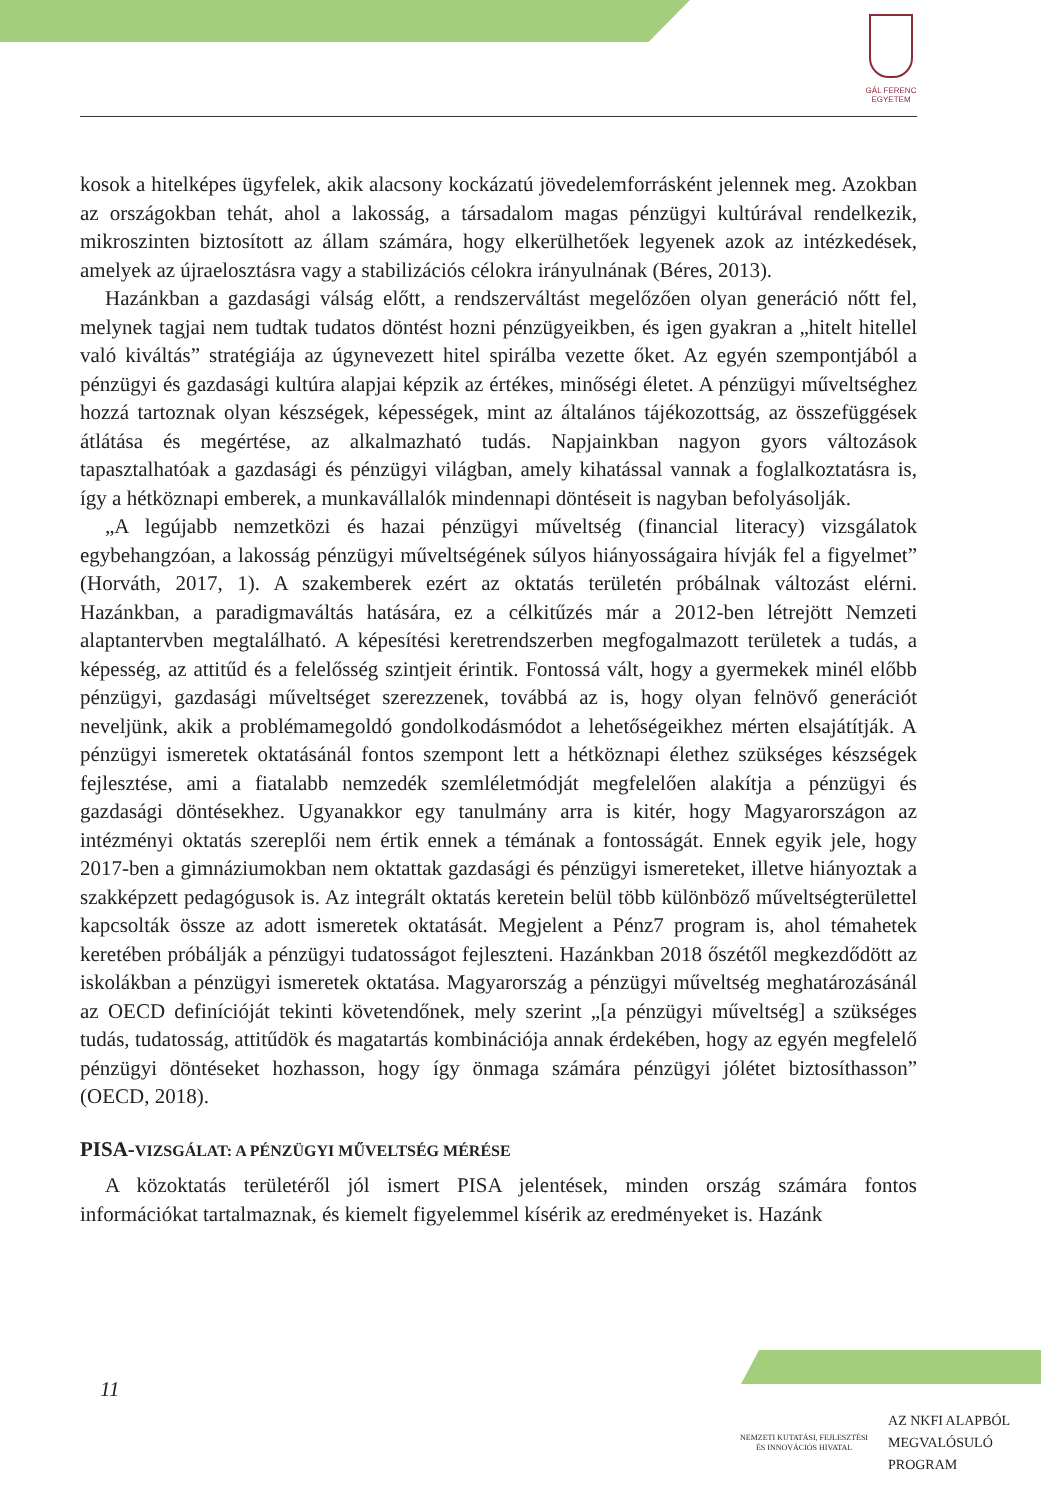GÁL FERENC
EGYETEM
kosok a hitelképes ügyfelek, akik alacsony kockázatú jövedelemforrásként jelennek meg. Azokban az országokban tehát, ahol a lakosság, a társadalom magas pénzügyi kultúrával rendelkezik, mikroszinten biztosított az állam számára, hogy elkerülhetőek legyenek azok az intézkedések, amelyek az újraelosztásra vagy a stabilizációs célokra irányulnának (Béres, 2013).
Hazánkban a gazdasági válság előtt, a rendszerváltást megelőzően olyan generáció nőtt fel, melynek tagjai nem tudtak tudatos döntést hozni pénzügyeikben, és igen gyakran a „hitelt hitellel való kiváltás” stratégiája az úgynevezett hitel spirálba vezette őket. Az egyén szempontjából a pénzügyi és gazdasági kultúra alapjai képzik az értékes, minőségi életet. A pénzügyi műveltséghez hozzá tartoznak olyan készségek, képességek, mint az általános tájékozottság, az összefüggések átlátása és megértése, az alkalmazható tudás. Napjainkban nagyon gyors változások tapasztalhatóak a gazdasági és pénzügyi világban, amely kihatással vannak a foglalkoztatásra is, így a hétköznapi emberek, a munkavállalók mindennapi döntéseit is nagyban befolyásolják.
„A legújabb nemzetközi és hazai pénzügyi műveltség (financial literacy) vizsgálatok egybehangzóan, a lakosság pénzügyi műveltségének súlyos hiányosságaira hívják fel a figyelmet” (Horváth, 2017, 1). A szakemberek ezért az oktatás területén próbálnak változást elérni. Hazánkban, a paradigmaváltás hatására, ez a célkitűzés már a 2012-ben létrejött Nemzeti alaptantervben megtalálható. A képesítési keretrendszerben megfogalmazott területek a tudás, a képesség, az attitűd és a felelősség szintjeit érintik. Fontossá vált, hogy a gyermekek minél előbb pénzügyi, gazdasági műveltséget szerezzenek, továbbá az is, hogy olyan felnövő generációt neveljünk, akik a problémamegoldó gondolkodásmódot a lehetőségeikhez mérten elsajátítják. A pénzügyi ismeretek oktatásánál fontos szempont lett a hétköznapi élethez szükséges készségek fejlesztése, ami a fiatalabb nemzedék szemléletmódját megfelelően alakítja a pénzügyi és gazdasági döntésekhez. Ugyanakkor egy tanulmány arra is kitér, hogy Magyarországon az intézményi oktatás szereplői nem értik ennek a témának a fontosságát. Ennek egyik jele, hogy 2017-ben a gimnáziumokban nem oktattak gazdasági és pénzügyi ismereteket, illetve hiányoztak a szakképzett pedagógusok is. Az integrált oktatás keretein belül több különböző műveltségterülettel kapcsolták össze az adott ismeretek oktatását. Megjelent a Pénz7 program is, ahol témahetek keretében próbálják a pénzügyi tudatosságot fejleszteni. Hazánkban 2018 őszétől megkezdődött az iskolákban a pénzügyi ismeretek oktatása. Magyarország a pénzügyi műveltség meghatározásánál az OECD definícióját tekinti követendőnek, mely szerint „[a pénzügyi műveltség] a szükséges tudás, tudatosság, attitűdök és magatartás kombinációja annak érdekében, hogy az egyén megfelelő pénzügyi döntéseket hozhasson, hogy így önmaga számára pénzügyi jólétet biztosíthasson” (OECD, 2018).
PISA-VIZSGÁLAT: A PÉNZÜGYI MŰVELTSÉG MÉRÉSE
A közoktatás területéről jól ismert PISA jelentések, minden ország számára fontos információkat tartalmaznak, és kiemelt figyelemmel kísérik az eredményeket is. Hazánk
11
NEMZETI KUTATÁSI, FEJLESZTÉSI
ÉS INNOVÁCIÓS HIVATAL
AZ NKFI ALAPBÓL
MEGVALÓSULÓ
PROGRAM